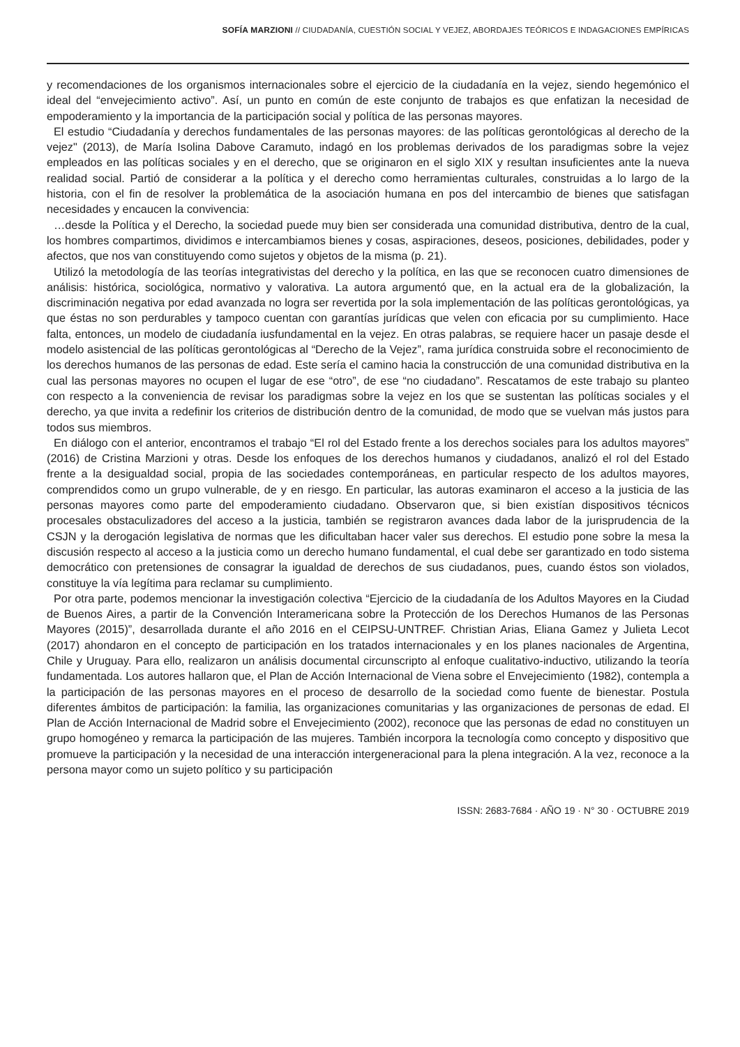SOFÍA MARZIONI // CIUDADANÍA, CUESTIÓN SOCIAL Y VEJEZ, ABORDAJES TEÓRICOS E INDAGACIONES EMPÍRICAS
y recomendaciones de los organismos internacionales sobre el ejercicio de la ciudadanía en la vejez, siendo hegemónico el ideal del “envejecimiento activo”. Así, un punto en común de este conjunto de trabajos es que enfatizan la necesidad de empoderamiento y la importancia de la participación social y política de las personas mayores.
El estudio “Ciudadanía y derechos fundamentales de las personas mayores: de las políticas gerontológicas al derecho de la vejez" (2013), de María Isolina Dabove Caramuto, indagó en los problemas derivados de los paradigmas sobre la vejez empleados en las políticas sociales y en el derecho, que se originaron en el siglo XIX y resultan insuficientes ante la nueva realidad social. Partió de considerar a la política y el derecho como herramientas culturales, construidas a lo largo de la historia, con el fin de resolver la problemática de la asociación humana en pos del intercambio de bienes que satisfagan necesidades y encaucen la convivencia:
…desde la Política y el Derecho, la sociedad puede muy bien ser considerada una comunidad distributiva, dentro de la cual, los hombres compartimos, dividimos e intercambiamos bienes y cosas, aspiraciones, deseos, posiciones, debilidades, poder y afectos, que nos van constituyendo como sujetos y objetos de la misma (p. 21).
Utilizó la metodología de las teorías integrativistas del derecho y la política, en las que se reconocen cuatro dimensiones de análisis: histórica, sociológica, normativo y valorativa. La autora argumentó que, en la actual era de la globalización, la discriminación negativa por edad avanzada no logra ser revertida por la sola implementación de las políticas gerontológicas, ya que éstas no son perdurables y tampoco cuentan con garantías jurídicas que velen con eficacia por su cumplimiento. Hace falta, entonces, un modelo de ciudadanía iusfundamental en la vejez. En otras palabras, se requiere hacer un pasaje desde el modelo asistencial de las políticas gerontológicas al “Derecho de la Vejez”, rama jurídica construida sobre el reconocimiento de los derechos humanos de las personas de edad. Este sería el camino hacia la construcción de una comunidad distributiva en la cual las personas mayores no ocupen el lugar de ese “otro”, de ese “no ciudadano”. Rescatamos de este trabajo su planteo con respecto a la conveniencia de revisar los paradigmas sobre la vejez en los que se sustentan las políticas sociales y el derecho, ya que invita a redefinir los criterios de distribución dentro de la comunidad, de modo que se vuelvan más justos para todos sus miembros.
En diálogo con el anterior, encontramos el trabajo “El rol del Estado frente a los derechos sociales para los adultos mayores” (2016) de Cristina Marzioni y otras. Desde los enfoques de los derechos humanos y ciudadanos, analizó el rol del Estado frente a la desigualdad social, propia de las sociedades contemporáneas, en particular respecto de los adultos mayores, comprendidos como un grupo vulnerable, de y en riesgo. En particular, las autoras examinaron el acceso a la justicia de las personas mayores como parte del empoderamiento ciudadano. Observaron que, si bien existían dispositivos técnicos procesales obstaculizadores del acceso a la justicia, también se registraron avances dada labor de la jurisprudencia de la CSJN y la derogación legislativa de normas que les dificultaban hacer valer sus derechos. El estudio pone sobre la mesa la discusión respecto al acceso a la justicia como un derecho humano fundamental, el cual debe ser garantizado en todo sistema democrático con pretensiones de consagrar la igualdad de derechos de sus ciudadanos, pues, cuando éstos son violados, constituye la vía legítima para reclamar su cumplimiento.
Por otra parte, podemos mencionar la investigación colectiva “Ejercicio de la ciudadanía de los Adultos Mayores en la Ciudad de Buenos Aires, a partir de la Convención Interamericana sobre la Protección de los Derechos Humanos de las Personas Mayores (2015)”, desarrollada durante el año 2016 en el CEIPSU-UNTREF. Christian Arias, Eliana Gamez y Julieta Lecot (2017) ahondaron en el concepto de participación en los tratados internacionales y en los planes nacionales de Argentina, Chile y Uruguay. Para ello, realizaron un análisis documental circunscripto al enfoque cualitativo-inductivo, utilizando la teoría fundamentada. Los autores hallaron que, el Plan de Acción Internacional de Viena sobre el Envejecimiento (1982), contempla a la participación de las personas mayores en el proceso de desarrollo de la sociedad como fuente de bienestar. Postula diferentes ámbitos de participación: la familia, las organizaciones comunitarias y las organizaciones de personas de edad. El Plan de Acción Internacional de Madrid sobre el Envejecimiento (2002), reconoce que las personas de edad no constituyen un grupo homogéneo y remarca la participación de las mujeres. También incorpora la tecnología como concepto y dispositivo que promueve la participación y la necesidad de una interacción intergeneracional para la plena integración. A la vez, reconoce a la persona mayor como un sujeto político y su participación
ISSN: 2683-7684 · AÑO 19 · N° 30 · OCTUBRE 2019